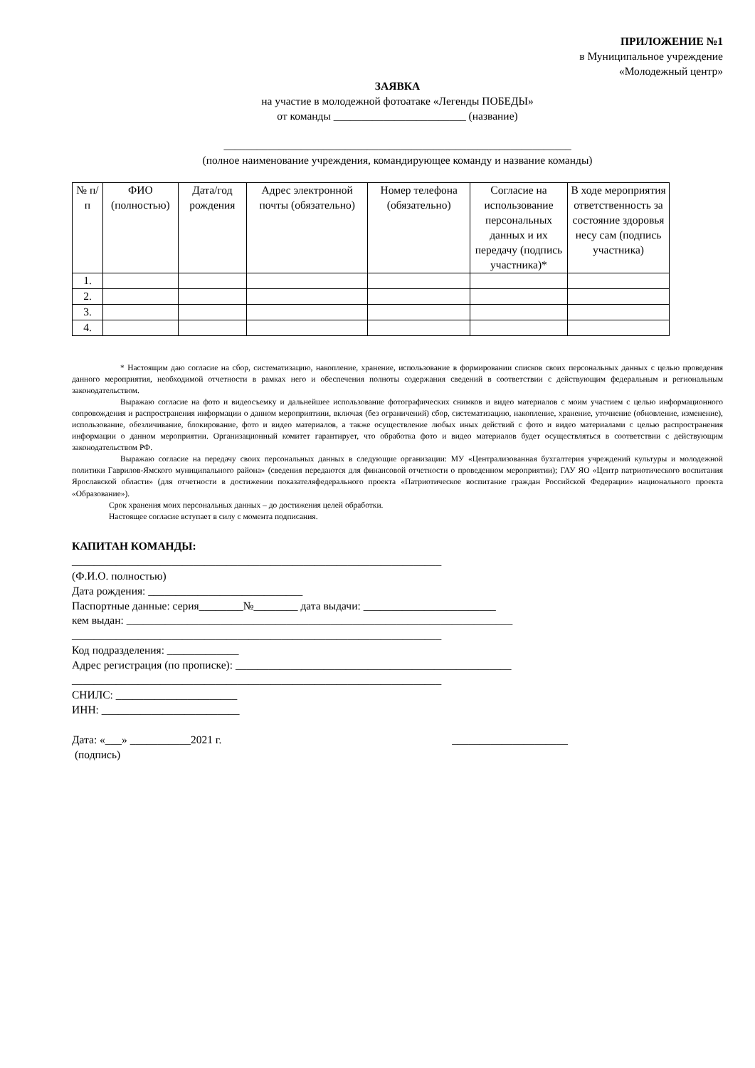ПРИЛОЖЕНИЕ №1
в Муниципальное учреждение
«Молодежный центр»
ЗАЯВКА
на участие в молодежной фотоатаке «Легенды ПОБЕДЫ»
от команды ________________________ (название)
_______________________________________________________________
(полное наименование учреждения, командирующее команду и название команды)
| № п/п | ФИО (полностью) | Дата/год рождения | Адрес электронной почты (обязательно) | Номер телефона (обязательно) | Согласие на использование персональных данных и их передачу (подпись участника)* | В ходе мероприятия ответственность за состояние здоровья несу сам (подпись участника) |
| --- | --- | --- | --- | --- | --- | --- |
| 1. | | | | | | |
| 2. | | | | | | |
| 3. | | | | | | |
| 4. | | | | | | |
* Настоящим даю согласие на сбор, систематизацию, накопление, хранение, использование в формировании списков своих персональных данных с целью проведения данного мероприятия, необходимой отчетности в рамках него и обеспечения полноты содержания сведений в соответствии с действующим федеральным и региональным законодательством.
Выражаю согласие на фото и видеосъемку и дальнейшее использование фотографических снимков и видео материалов с моим участием с целью информационного сопровождения и распространения информации о данном мероприятиии, включая (без ограничений) сбор, систематизацию, накопление, хранение, уточнение (обновление, изменение), использование, обезличивание, блокирование, фото и видео материалов, а также осуществление любых иных действий с фото и видео материалами с целью распространения информации о данном мероприятии. Организационный комитет гарантирует, что обработка фото и видео материалов будет осуществляться в соответствии с действующим законодательством РФ.
Выражаю согласие на передачу своих персональных данных в следующие организации: МУ «Централизованная бухгалтерия учреждений культуры и молодежной политики Гаврилов-Ямского муниципального района» (сведения передаются для финансовой отчетности о проведенном мероприятии); ГАУ ЯО «Центр патриотического воспитания Ярославской области» (для отчетности в достижении показателяфедерального проекта «Патриотическое воспитание граждан Российской Федерации» национального проекта «Образование»).
Срок хранения моих персональных данных – до достижения целей обработки.
Настоящее согласие вступает в силу с момента подписания.
КАПИТАН КОМАНДЫ:
___________________________________________________________________
(Ф.И.О. полностью)
Дата рождения: ____________________________
Паспортные данные: серия________№________ дата выдачи: ________________________
кем выдан: ______________________________________________________________________
___________________________________________________________________
Код подразделения: _____________
Адрес регистрация (по прописке): __________________________________________________
___________________________________________________________________
СНИЛС: ______________________
ИНН: _________________________
Дата: «___» ___________2021 г. _____________________
(подпись)